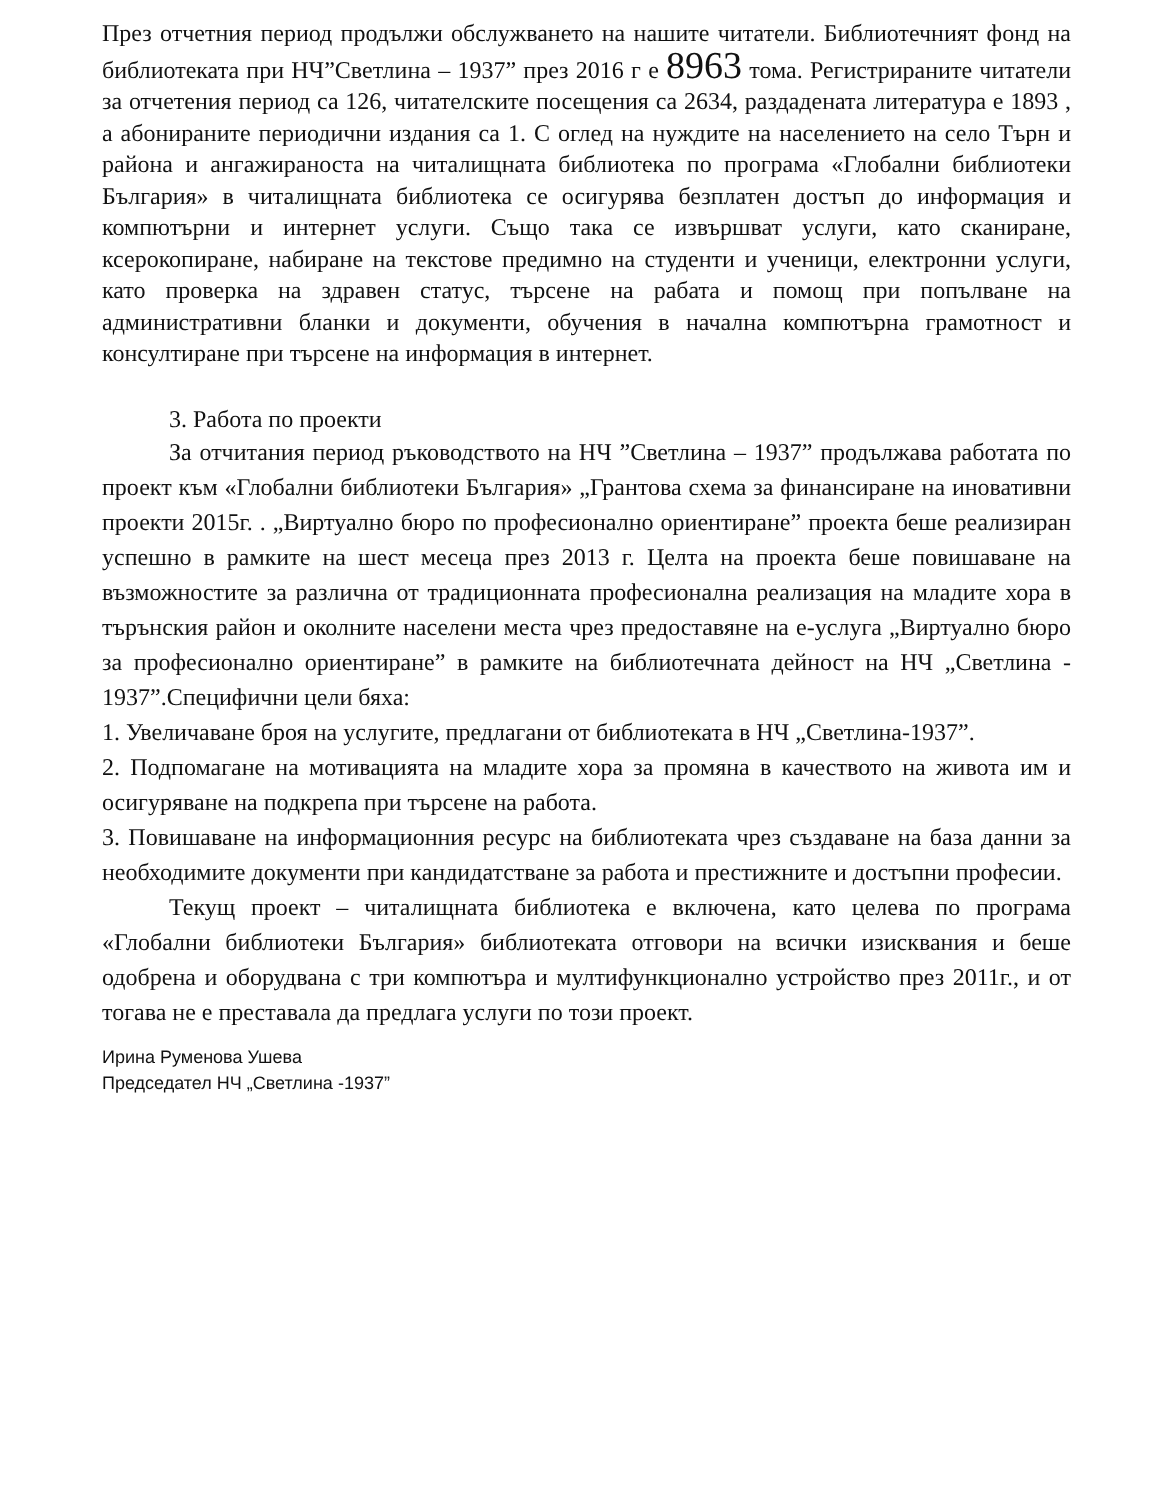През отчетния период продължи обслужването на нашите читатели. Библиотечният фонд на библиотеката при НЧ”Светлина – 1937” през 2016 г е 8963 тома. Регистрираните читатели за отчетения период са 126, читателските посещения са 2634, раздадената литература е 1893 , а абонираните периодични издания са 1. С оглед на нуждите на населението на село Търн и района и ангажираноста на читалищната библиотека по програма «Глобални библиотеки България» в читалищната библиотека се осигурява безплатен достъп до информация и компютърни и интернет услуги. Също така се извършват услуги, като сканиране, ксерокопиране, набиране на текстове предимно на студенти и ученици, електронни услуги, като проверка на здравен статус, търсене на рабата и помощ при попълване на административни бланки и документи, обучения в начална компютърна грамотност и консултиране при търсене на информация в интернет.
3. Работа по проекти
За отчитания период ръководството на НЧ ”Светлина – 1937” продължава работата по проект към «Глобални библиотеки България» „Грантова схема за финансиране на иновативни проекти 2015г. . „Виртуално бюро по професионално ориентиране” проекта беше реализиран успешно в рамките на шест месеца през 2013 г. Целта на проекта беше повишаване на възможностите за различна от традиционната професионална реализация на младите хора в търънския район и околните населени места чрез предоставяне на е-услуга „Виртуално бюро за професионално ориентиране” в рамките на библиотечната дейност на НЧ „Светлина - 1937”.Специфични цели бяха:
1. Увеличаване броя на услугите, предлагани от библиотеката в НЧ „Светлина-1937”.
2. Подпомагане на мотивацията на младите хора за промяна в качеството на живота им и осигуряване на подкрепа при търсене на работа.
3. Повишаване на информационния ресурс на библиотеката чрез създаване на база данни за необходимите документи при кандидатстване за работа и престижните и достъпни професии.
Текущ проект – читалищната библиотека е включена, като целева по програма «Глобални библиотеки България» библиотеката отговори на всички изисквания и беше одобрена и оборудвана с три компютъра и мултифункционално устройство през 2011г., и от тогава не е преставала да предлага услуги по този проект.
Ирина Руменова Ушева
Председател НЧ „Светлина -1937”